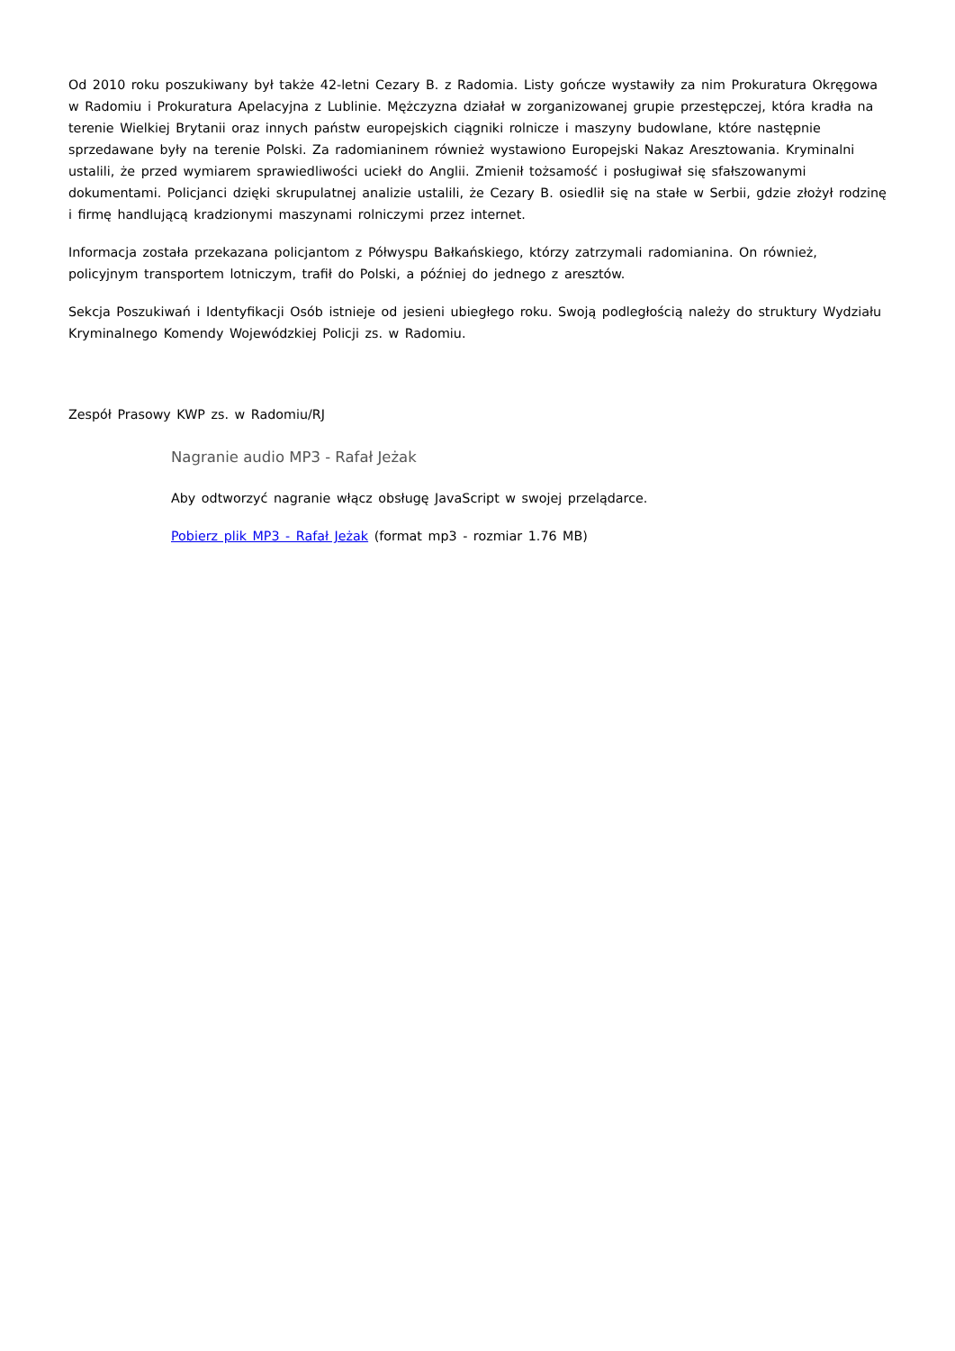Od 2010 roku poszukiwany był także 42-letni Cezary B. z Radomia. Listy gończe wystawiły za nim Prokuratura Okręgowa w Radomiu i Prokuratura Apelacyjna z Lublinie. Mężczyzna działał w zorganizowanej grupie przestępczej, która kradła na terenie Wielkiej Brytanii oraz innych państw europejskich ciągniki rolnicze i maszyny budowlane, które następnie sprzedawane były na terenie Polski. Za radomianinem również wystawiono Europejski Nakaz Aresztowania. Kryminalni ustalili, że przed wymiarem sprawiedliwości uciekł do Anglii. Zmienił tożsamość i posługiwał się sfałszowanymi dokumentami. Policjanci dzięki skrupulatnej analizie ustalili, że Cezary B. osiedlił się na stałe w Serbii, gdzie złożył rodzinę i firmę handlującą kradzionymi maszynami rolniczymi przez internet.
Informacja została przekazana policjantom z Półwyspu Bałkańskiego, którzy zatrzymali radomianina. On również, policyjnym transportem lotniczym, trafił do Polski, a później do jednego z aresztów.
Sekcja Poszukiwań i Identyfikacji Osób istnieje od jesieni ubiegłego roku. Swoją podległością należy do struktury Wydziału Kryminalnego Komendy Wojewódzkiej Policji zs. w Radomiu.
Zespół Prasowy KWP zs. w Radomiu/RJ
Nagranie audio MP3 - Rafał Jeżak
Aby odtworzyć nagranie włącz obsługę JavaScript w swojej przelądarce.
Pobierz plik MP3 - Rafał Jeżak (format mp3 - rozmiar 1.76 MB)